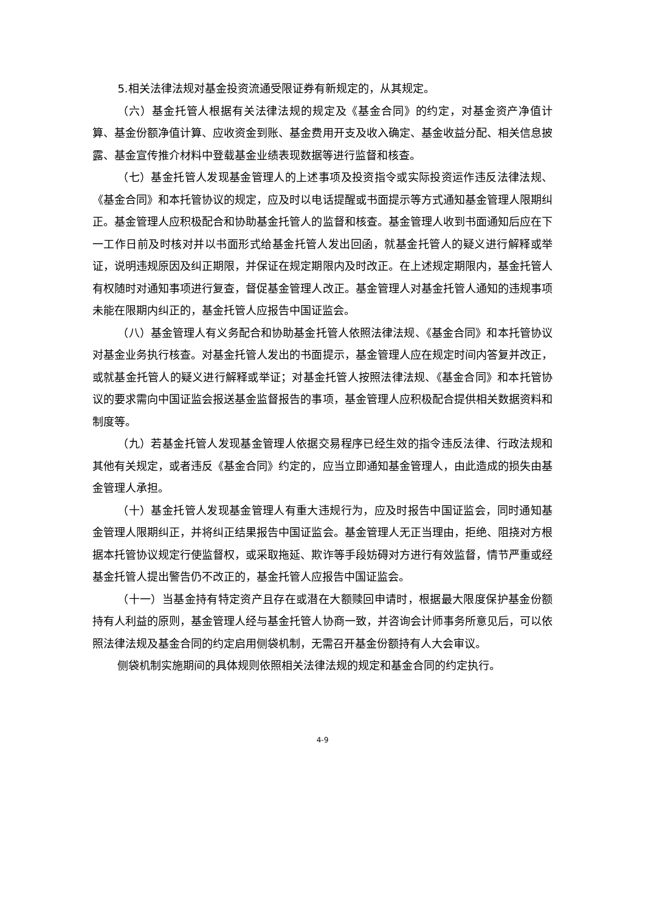5.相关法律法规对基金投资流通受限证券有新规定的，从其规定。
（六）基金托管人根据有关法律法规的规定及《基金合同》的约定，对基金资产净值计算、基金份额净值计算、应收资金到账、基金费用开支及收入确定、基金收益分配、相关信息披露、基金宣传推介材料中登载基金业绩表现数据等进行监督和核查。
（七）基金托管人发现基金管理人的上述事项及投资指令或实际投资运作违反法律法规、《基金合同》和本托管协议的规定，应及时以电话提醒或书面提示等方式通知基金管理人限期纠正。基金管理人应积极配合和协助基金托管人的监督和核查。基金管理人收到书面通知后应在下一工作日前及时核对并以书面形式给基金托管人发出回函，就基金托管人的疑义进行解释或举证，说明违规原因及纠正期限，并保证在规定期限内及时改正。在上述规定期限内，基金托管人有权随时对通知事项进行复查，督促基金管理人改正。基金管理人对基金托管人通知的违规事项未能在限期内纠正的，基金托管人应报告中国证监会。
（八）基金管理人有义务配合和协助基金托管人依照法律法规、《基金合同》和本托管协议对基金业务执行核查。对基金托管人发出的书面提示，基金管理人应在规定时间内答复并改正，或就基金托管人的疑义进行解释或举证；对基金托管人按照法律法规、《基金合同》和本托管协议的要求需向中国证监会报送基金监督报告的事项，基金管理人应积极配合提供相关数据资料和制度等。
（九）若基金托管人发现基金管理人依据交易程序已经生效的指令违反法律、行政法规和其他有关规定，或者违反《基金合同》约定的，应当立即通知基金管理人，由此造成的损失由基金管理人承担。
（十）基金托管人发现基金管理人有重大违规行为，应及时报告中国证监会，同时通知基金管理人限期纠正，并将纠正结果报告中国证监会。基金管理人无正当理由，拒绝、阻挠对方根据本托管协议规定行使监督权，或采取拖延、欺诈等手段妨碍对方进行有效监督，情节严重或经基金托管人提出警告仍不改正的，基金托管人应报告中国证监会。
（十一）当基金持有特定资产且存在或潜在大额赎回申请时，根据最大限度保护基金份额持有人利益的原则，基金管理人经与基金托管人协商一致，并咨询会计师事务所意见后，可以依照法律法规及基金合同的约定启用侧袋机制，无需召开基金份额持有人大会审议。
侧袋机制实施期间的具体规则依照相关法律法规的规定和基金合同的约定执行。
4-9